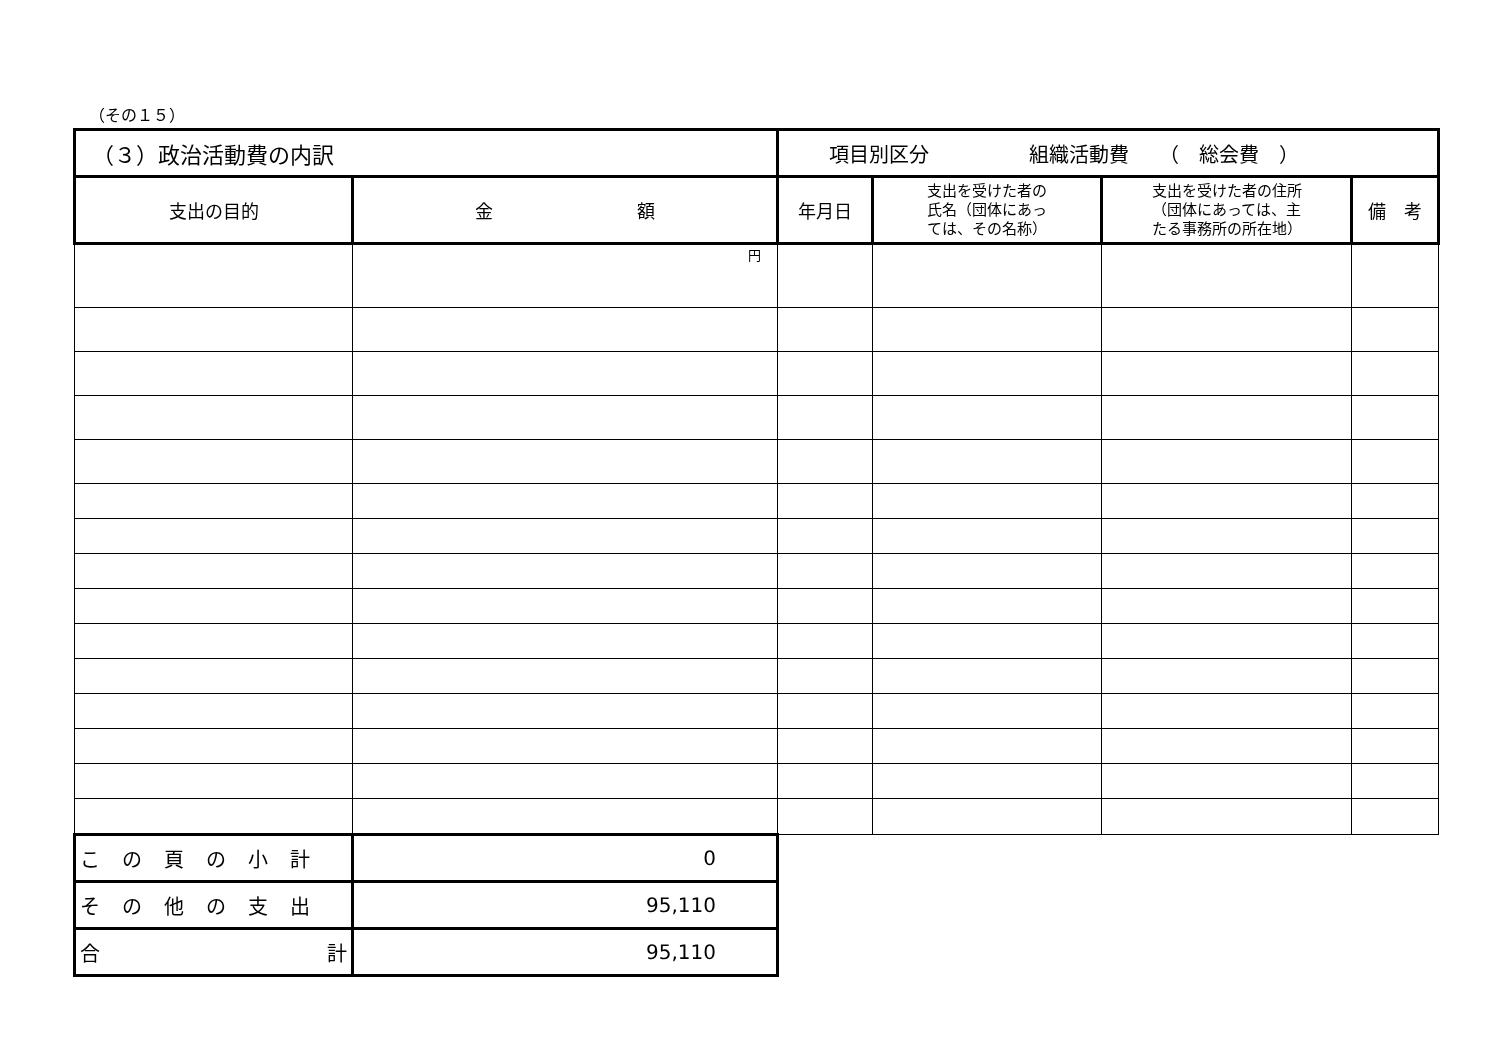（その１５）
| （３）政治活動費の内訳 | | 項目別区分 組織活動費 （ 総会費 ） | | | |
| 支出の目的 | 金 額 | 年月日 | 支出を受けた者の 氏名（団体にあっ ては、その名称） | 支出を受けた者の住所 （団体にあっては、主 たる事務所の所在地） | 備 考 |
| | 円 | | | | |
| この頁の小計 | 0 | | | | |
| その他の支出 | 95,110 | | | | |
| 合 計 | 95,110 | | | | |